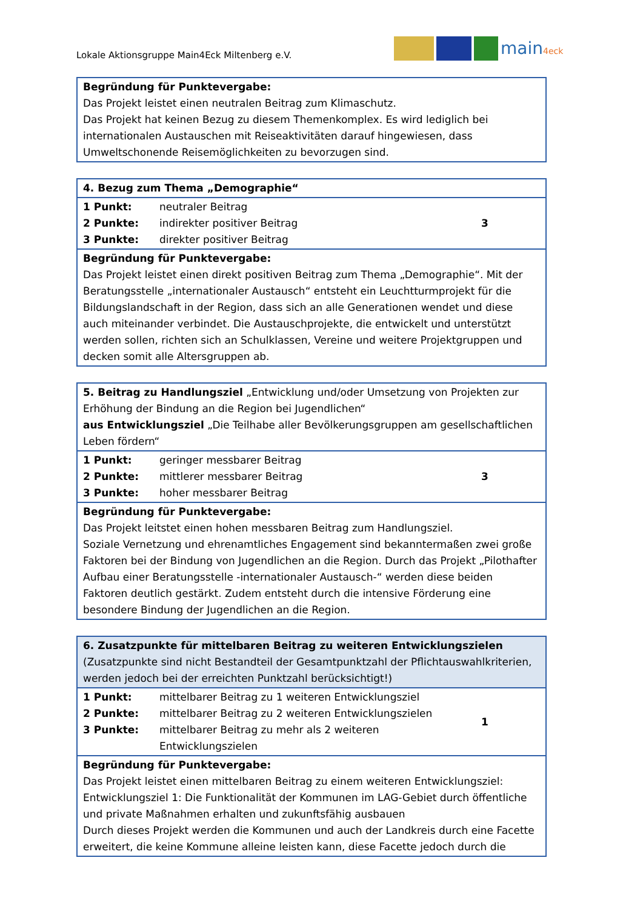Lokale Aktionsgruppe Main4Eck Miltenberg e.V.
main4eck
| Begründung für Punktevergabe: Das Projekt leistet einen neutralen Beitrag zum Klimaschutz. Das Projekt hat keinen Bezug zu diesem Themenkomplex. Es wird lediglich bei internationalen Austauschen mit Reiseaktivitäten darauf hingewiesen, dass Umweltschonende Reisemöglichkeiten zu bevorzugen sind. |
| 4. Bezug zum Thema „Demographie“ | |
| 1 Punkt: neutraler Beitrag 2 Punkte: indirekter positiver Beitrag 3 Punkte: direkter positiver Beitrag | 3 |
| Begründung für Punktevergabe: Das Projekt leistet einen direkt positiven Beitrag zum Thema „Demographie“. Mit der Beratungsstelle „internationaler Austausch“ entsteht ein Leuchtturmprojekt für die Bildungslandschaft in der Region, dass sich an alle Generationen wendet und diese auch miteinander verbindet. Die Austauschprojekte, die entwickelt und unterstützt werden sollen, richten sich an Schulklassen, Vereine und weitere Projektgruppen und decken somit alle Altersgruppen ab. | |
| 5. Beitrag zu Handlungsziel „Entwicklung und/oder Umsetzung von Projekten zur Erhöhung der Bindung an die Region bei Jugendlichen“ aus Entwicklungsziel „Die Teilhabe aller Bevölkerungsgruppen am gesellschaftlichen Leben fördern“ | |
| 1 Punkt: geringer messbarer Beitrag 2 Punkte: mittlerer messbarer Beitrag 3 Punkte: hoher messbarer Beitrag | 3 |
| Begründung für Punktevergabe: Das Projekt leitstet einen hohen messbaren Beitrag zum Handlungsziel. Soziale Vernetzung und ehrenamtliches Engagement sind bekanntermaßen zwei große Faktoren bei der Bindung von Jugendlichen an die Region. Durch das Projekt „Pilothafter Aufbau einer Beratungsstelle -internationaler Austausch-“ werden diese beiden Faktoren deutlich gestärkt. Zudem entsteht durch die intensive Förderung eine besondere Bindung der Jugendlichen an die Region. | |
| 6. Zusatzpunkte für mittelbaren Beitrag zu weiteren Entwicklungszielen (Zusatzpunkte sind nicht Bestandteil der Gesamtpunktzahl der Pflichtauswahlkriterien, werden jedoch bei der erreichten Punktzahl berücksichtigt!) | |
| 1 Punkt: mittelbarer Beitrag zu 1 weiteren Entwicklungsziel 2 Punkte: mittelbarer Beitrag zu 2 weiteren Entwicklungszielen 3 Punkte: mittelbarer Beitrag zu mehr als 2 weiteren Entwicklungszielen | 1 |
| Begründung für Punktevergabe: Das Projekt leistet einen mittelbaren Beitrag zu einem weiteren Entwicklungsziel: Entwicklungsziel 1: Die Funktionalität der Kommunen im LAG-Gebiet durch öffentliche und private Maßnahmen erhalten und zukunftsfähig ausbauen Durch dieses Projekt werden die Kommunen und auch der Landkreis durch eine Facette erweitert, die keine Kommune alleine leisten kann, diese Facette jedoch durch die | |